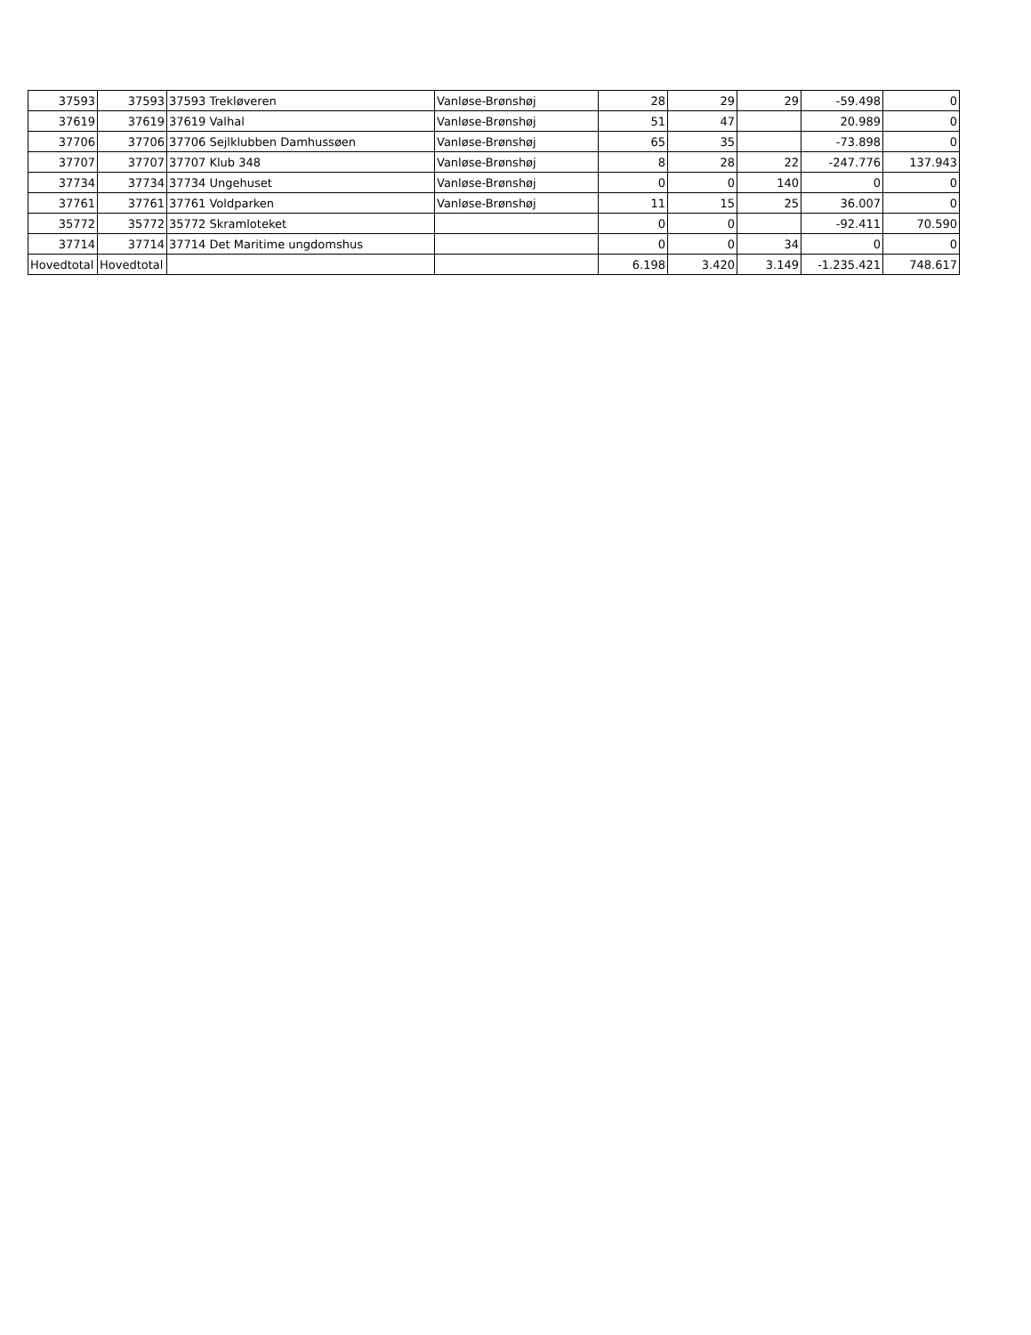| 37593 | 37593 | 37593 Trekløveren | Vanløse-Brønshøj | 28 | 29 | 29 | -59.498 | 0 |
| 37619 | 37619 | 37619 Valhal | Vanløse-Brønshøj | 51 | 47 | | 20.989 | 0 |
| 37706 | 37706 | 37706 Sejlklubben Damhussøen | Vanløse-Brønshøj | 65 | 35 | | -73.898 | 0 |
| 37707 | 37707 | 37707 Klub 348 | Vanløse-Brønshøj | 8 | 28 | 22 | -247.776 | 137.943 |
| 37734 | 37734 | 37734 Ungehuset | Vanløse-Brønshøj | 0 | 0 | 140 | 0 | 0 |
| 37761 | 37761 | 37761 Voldparken | Vanløse-Brønshøj | 11 | 15 | 25 | 36.007 | 0 |
| 35772 | 35772 | 35772 Skramloteket | | 0 | 0 | | -92.411 | 70.590 |
| 37714 | 37714 | 37714 Det Maritime ungdomshus | | 0 | 0 | 34 | 0 | 0 |
| Hovedtotal | Hovedtotal | | | 6.198 | 3.420 | 3.149 | -1.235.421 | 748.617 |